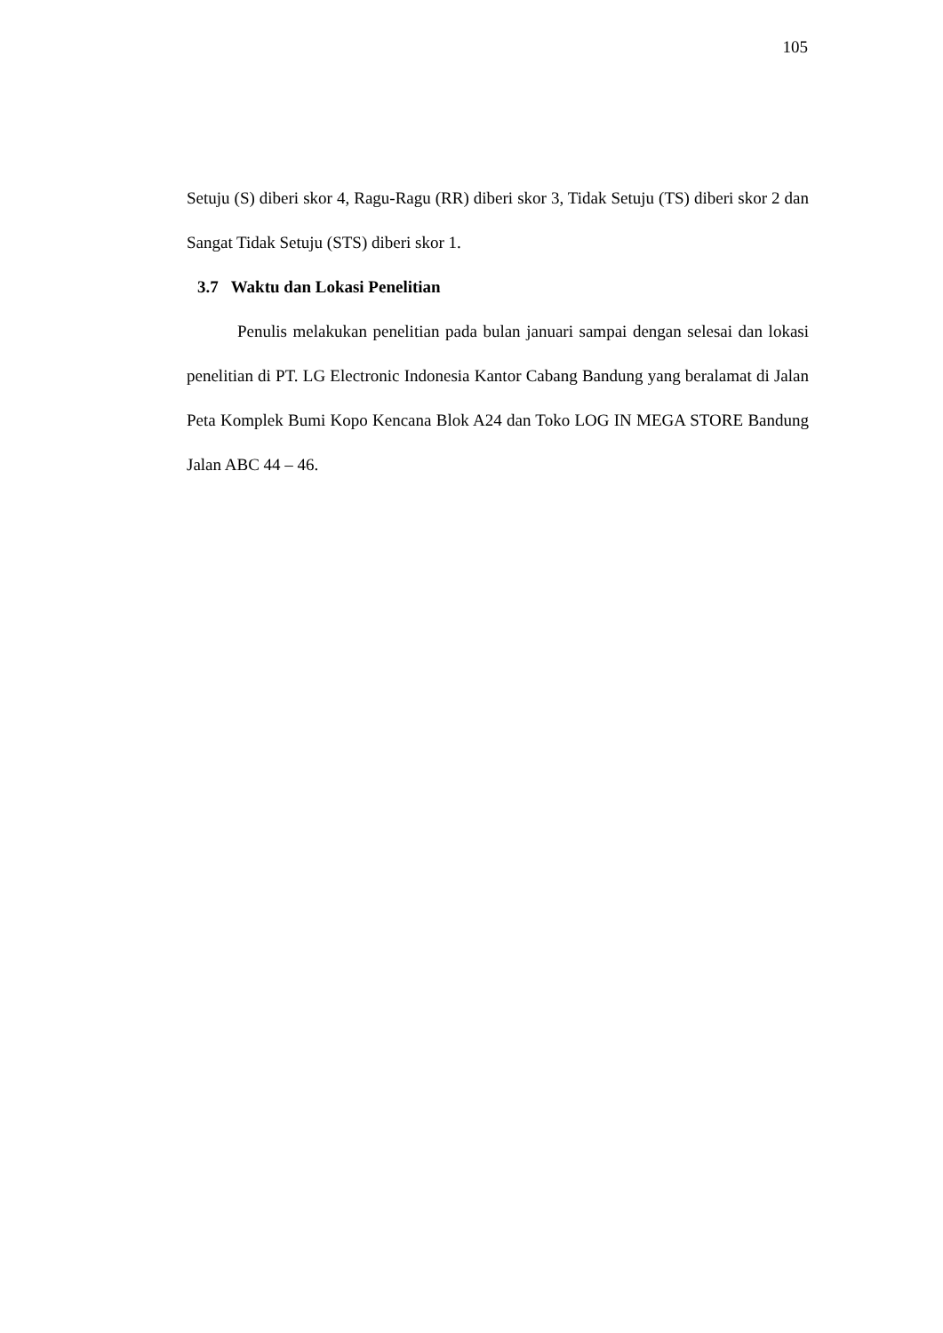105
Setuju (S) diberi skor 4, Ragu-Ragu (RR) diberi skor 3, Tidak Setuju (TS) diberi skor 2 dan Sangat Tidak Setuju (STS) diberi skor 1.
3.7 Waktu dan Lokasi Penelitian
Penulis melakukan penelitian pada bulan januari sampai dengan selesai dan lokasi penelitian di PT. LG Electronic Indonesia Kantor Cabang Bandung yang beralamat di Jalan Peta Komplek Bumi Kopo Kencana Blok A24 dan Toko LOG IN MEGA STORE Bandung Jalan ABC 44 – 46.